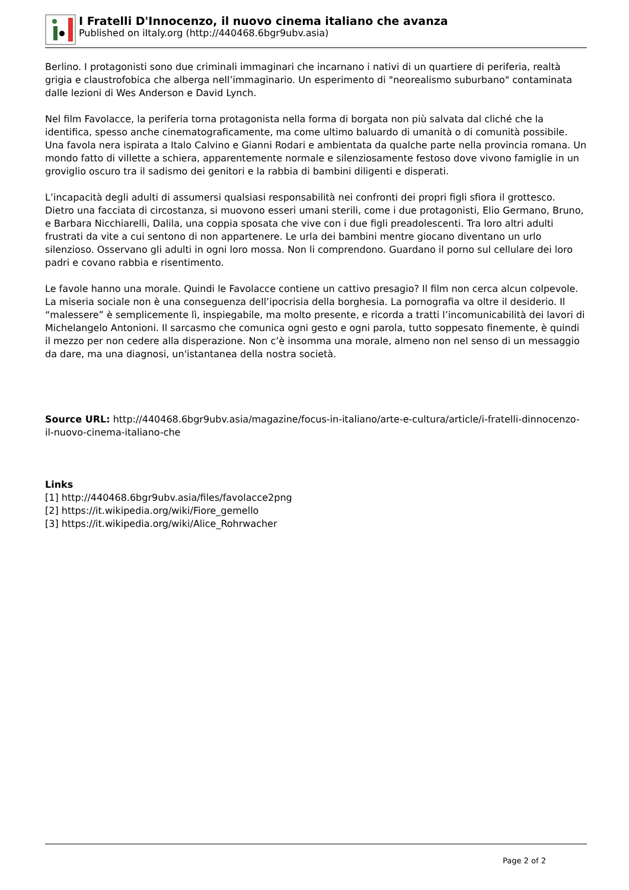I Fratelli D'Innocenzo, il nuovo cinema italiano che avanza
Published on iItaly.org (http://440468.6bgr9ubv.asia)
Berlino. I protagonisti sono due criminali immaginari che incarnano i nativi di un quartiere di periferia, realtà grigia e claustrofobica che alberga nell’immaginario. Un esperimento di "neorealismo suburbano" contaminata dalle lezioni di Wes Anderson e David Lynch.
Nel film Favolacce, la periferia torna protagonista nella forma di borgata non più salvata dal cliché che la identifica, spesso anche cinematograficamente, ma come ultimo baluardo di umanità o di comunità possibile. Una favola nera ispirata a Italo Calvino e Gianni Rodari e ambientata da qualche parte nella provincia romana. Un mondo fatto di villette a schiera, apparentemente normale e silenziosamente festoso dove vivono famiglie in un groviglio oscuro tra il sadismo dei genitori e la rabbia di bambini diligenti e disperati.
L’incapacità degli adulti di assumersi qualsiasi responsabilità nei confronti dei propri figli sfiora il grottesco. Dietro una facciata di circostanza, si muovono esseri umani sterili, come i due protagonisti, Elio Germano, Bruno, e Barbara Nicchiarelli, Dalila, una coppia sposata che vive con i due figli preadolescenti. Tra loro altri adulti frustrati da vite a cui sentono di non appartenere. Le urla dei bambini mentre giocano diventano un urlo silenzioso. Osservano gli adulti in ogni loro mossa. Non li comprendono. Guardano il porno sul cellulare dei loro padri e covano rabbia e risentimento.
Le favole hanno una morale. Quindi le Favolacce contiene un cattivo presagio? Il film non cerca alcun colpevole. La miseria sociale non è una conseguenza dell’ipocrisia della borghesia. La pornografia va oltre il desiderio. Il “malessere” è semplicemente lì, inspiegabile, ma molto presente, e ricorda a tratti l’incomunicabilità dei lavori di Michelangelo Antonioni. Il sarcasmo che comunica ogni gesto e ogni parola, tutto soppesato finemente, è quindi il mezzo per non cedere alla disperazione. Non c’è insomma una morale, almeno non nel senso di un messaggio da dare, ma una diagnosi, un'istantanea della nostra società.
Source URL: http://440468.6bgr9ubv.asia/magazine/focus-in-italiano/arte-e-cultura/article/i-fratelli-dinnocenzo-il-nuovo-cinema-italiano-che
Links
[1] http://440468.6bgr9ubv.asia/files/favolacce2png
[2] https://it.wikipedia.org/wiki/Fiore_gemello
[3] https://it.wikipedia.org/wiki/Alice_Rohrwacher
Page 2 of 2